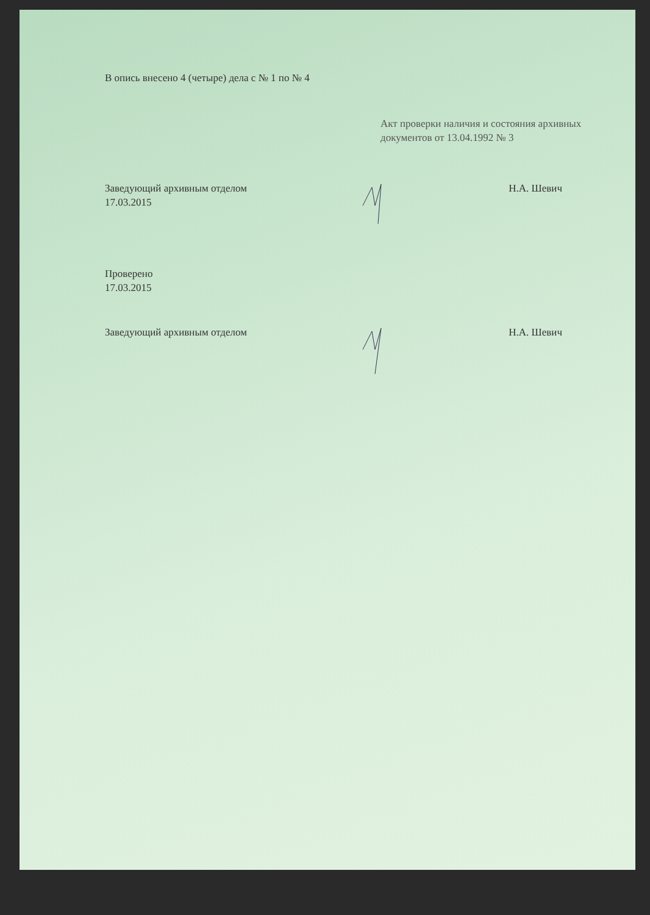В опись внесено 4 (четыре) дела с № 1 по № 4
Акт проверки наличия и состояния архивных документов от 13.04.1992 № 3
Заведующий архивным отделом
17.03.2015
Н.А. Шевич
Проверено
17.03.2015
Заведующий архивным отделом Н.А. Шевич